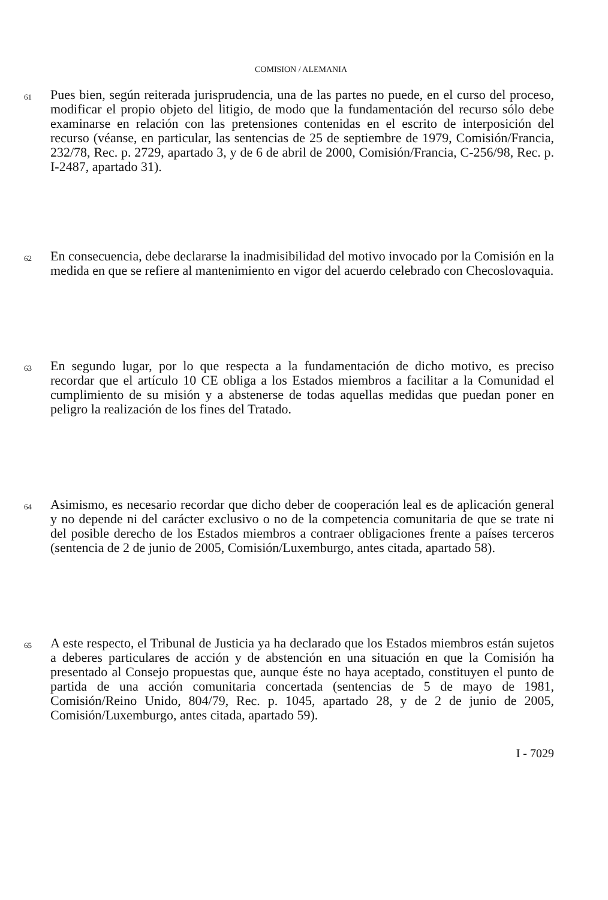COMISION / ALEMANIA
61
Pues bien, según reiterada jurisprudencia, una de las partes no puede, en el curso del proceso, modificar el propio objeto del litigio, de modo que la fundamentación del recurso sólo debe examinarse en relación con las pretensiones contenidas en el escrito de interposición del recurso (véanse, en particular, las sentencias de 25 de septiembre de 1979, Comisión/Francia, 232/78, Rec. p. 2729, apartado 3, y de 6 de abril de 2000, Comisión/Francia, C-256/98, Rec. p. I-2487, apartado 31).
62
En consecuencia, debe declararse la inadmisibilidad del motivo invocado por la Comisión en la medida en que se refiere al mantenimiento en vigor del acuerdo celebrado con Checoslovaquia.
63
En segundo lugar, por lo que respecta a la fundamentación de dicho motivo, es preciso recordar que el artículo 10 CE obliga a los Estados miembros a facilitar a la Comunidad el cumplimiento de su misión y a abstenerse de todas aquellas medidas que puedan poner en peligro la realización de los fines del Tratado.
64
Asimismo, es necesario recordar que dicho deber de cooperación leal es de aplicación general y no depende ni del carácter exclusivo o no de la competencia comunitaria de que se trate ni del posible derecho de los Estados miembros a contraer obligaciones frente a países terceros (sentencia de 2 de junio de 2005, Comisión/Luxemburgo, antes citada, apartado 58).
65
A este respecto, el Tribunal de Justicia ya ha declarado que los Estados miembros están sujetos a deberes particulares de acción y de abstención en una situación en que la Comisión ha presentado al Consejo propuestas que, aunque éste no haya aceptado, constituyen el punto de partida de una acción comunitaria concertada (sentencias de 5 de mayo de 1981, Comisión/Reino Unido, 804/79, Rec. p. 1045, apartado 28, y de 2 de junio de 2005, Comisión/Luxemburgo, antes citada, apartado 59).
I - 7029